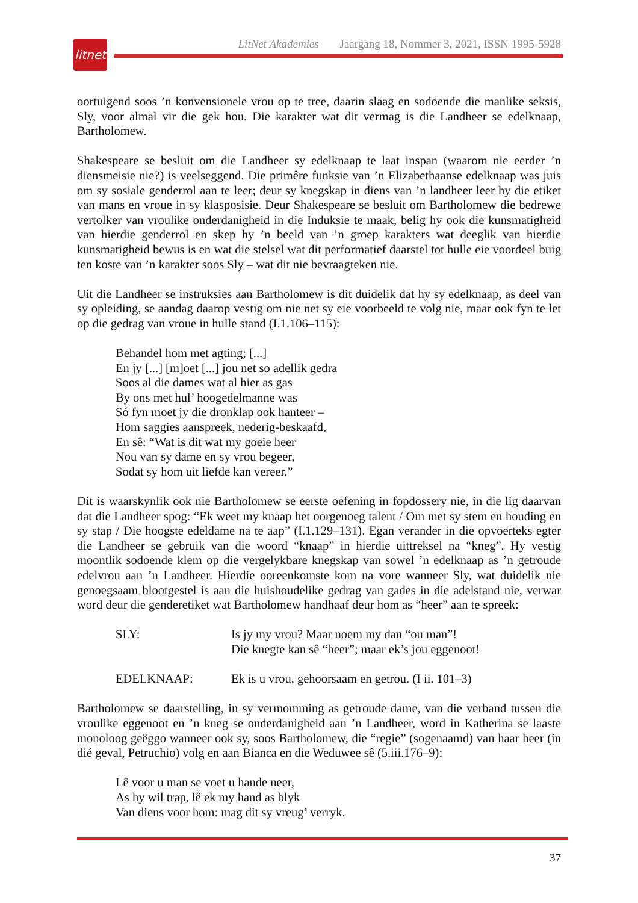litnet
LitNet Akademies Jaargang 18, Nommer 3, 2021, ISSN 1995-5928
oortuigend soos ’n konvensionele vrou op te tree, daarin slaag en sodoende die manlike seksis, Sly, voor almal vir die gek hou. Die karakter wat dit vermag is die Landheer se edelknaap, Bartholomew.
Shakespeare se besluit om die Landheer sy edelknaap te laat inspan (waarom nie eerder ’n diensmeisie nie?) is veelseggend. Die primêre funksie van ’n Elizabethaanse edelknaap was juis om sy sosiale genderrol aan te leer; deur sy knegskap in diens van ’n landheer leer hy die etiket van mans en vroue in sy klasposisie. Deur Shakespeare se besluit om Bartholomew die bedrewe vertolker van vroulike onderdanigheid in die Induksie te maak, belig hy ook die kunsmatigheid van hierdie genderrol en skep hy ’n beeld van ’n groep karakters wat deeglik van hierdie kunsmatigheid bewus is en wat die stelsel wat dit performatief daarstel tot hulle eie voordeel buig ten koste van ’n karakter soos Sly – wat dit nie bevraagteken nie.
Uit die Landheer se instruksies aan Bartholomew is dit duidelik dat hy sy edelknaap, as deel van sy opleiding, se aandag daarop vestig om nie net sy eie voorbeeld te volg nie, maar ook fyn te let op die gedrag van vroue in hulle stand (I.1.106–115):
Behandel hom met agting; [...]
En jy [...] [m]oet [...] jou net so adellik gedra
Soos al die dames wat al hier as gas
By ons met hul’ hoogedelmanne was
Só fyn moet jy die dronklap ook hanteer –
Hom saggies aanspreek, nederig-beskaafd,
En sê: “Wat is dit wat my goeie heer
Nou van sy dame en sy vrou begeer,
Sodat sy hom uit liefde kan vereer.”
Dit is waarskynlik ook nie Bartholomew se eerste oefening in fopdossery nie, in die lig daarvan dat die Landheer spog: “Ek weet my knaap het oorgenoeg talent / Om met sy stem en houding en sy stap / Die hoogste edeldame na te aap” (I.1.129–131). Egan verander in die opvoerteks egter die Landheer se gebruik van die woord “knaap” in hierdie uittreksel na “kneg”. Hy vestig moontlik sodoende klem op die vergelykbare knegskap van sowel ’n edelknaap as ’n getroude edelvrou aan ’n Landheer. Hierdie ooreenkomste kom na vore wanneer Sly, wat duidelik nie genoegsaam blootgestel is aan die huishoudelike gedrag van gades in die adelstand nie, verwar word deur die genderetiket wat Bartholomew handhaaf deur hom as “heer” aan te spreek:
| SLY: | Is jy my vrou? Maar noem my dan “ou man”! Die knegte kan sê “heer”; maar ek’s jou eggenoot! |
| EDELKNAAP: | Ek is u vrou, gehoorsaam en getrou. (I ii. 101–3) |
Bartholomew se daarstelling, in sy vermomming as getroude dame, van die verband tussen die vroulike eggenoot en ’n kneg se onderdanigheid aan ’n Landheer, word in Katherina se laaste monoloog geëggo wanneer ook sy, soos Bartholomew, die “regie” (sogenaamd) van haar heer (in dié geval, Petruchio) volg en aan Bianca en die Weduwee sê (5.iii.176–9):
Lê voor u man se voet u hande neer,
As hy wil trap, lê ek my hand as blyk
Van diens voor hom: mag dit sy vreug’ verryk.
37